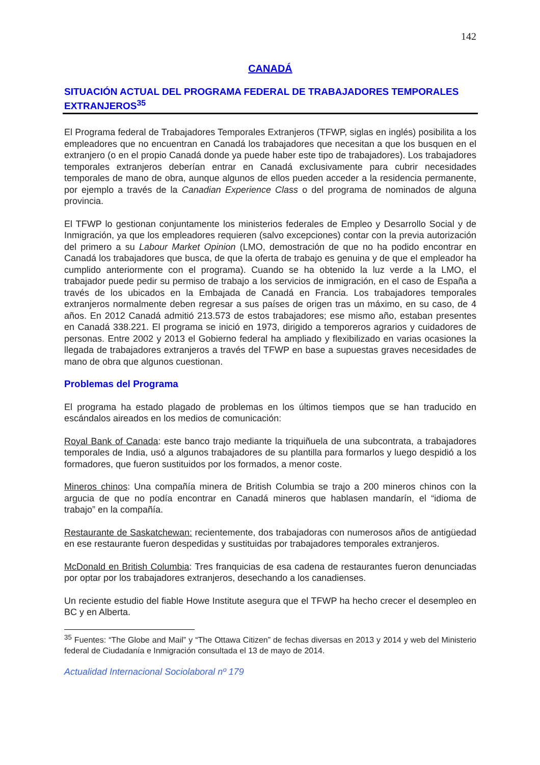142
CANADÁ
SITUACIÓN ACTUAL DEL PROGRAMA FEDERAL DE TRABAJADORES TEMPORALES EXTRANJEROS<sup>35</sup>
El Programa federal de Trabajadores Temporales Extranjeros (TFWP, siglas en inglés) posibilita a los empleadores que no encuentran en Canadá los trabajadores que necesitan a que los busquen en el extranjero (o en el propio Canadá donde ya puede haber este tipo de trabajadores). Los trabajadores temporales extranjeros deberían entrar en Canadá exclusivamente para cubrir necesidades temporales de mano de obra, aunque algunos de ellos pueden acceder a la residencia permanente, por ejemplo a través de la Canadian Experience Class o del programa de nominados de alguna provincia.
El TFWP lo gestionan conjuntamente los ministerios federales de Empleo y Desarrollo Social y de Inmigración, ya que los empleadores requieren (salvo excepciones) contar con la previa autorización del primero a su Labour Market Opinion (LMO, demostración de que no ha podido encontrar en Canadá los trabajadores que busca, de que la oferta de trabajo es genuina y de que el empleador ha cumplido anteriormente con el programa). Cuando se ha obtenido la luz verde a la LMO, el trabajador puede pedir su permiso de trabajo a los servicios de inmigración, en el caso de España a través de los ubicados en la Embajada de Canadá en Francia. Los trabajadores temporales extranjeros normalmente deben regresar a sus países de origen tras un máximo, en su caso, de 4 años. En 2012 Canadá admitió 213.573 de estos trabajadores; ese mismo año, estaban presentes en Canadá 338.221. El programa se inició en 1973, dirigido a temporeros agrarios y cuidadores de personas. Entre 2002 y 2013 el Gobierno federal ha ampliado y flexibilizado en varias ocasiones la llegada de trabajadores extranjeros a través del TFWP en base a supuestas graves necesidades de mano de obra que algunos cuestionan.
Problemas del Programa
El programa ha estado plagado de problemas en los últimos tiempos que se han traducido en escándalos aireados en los medios de comunicación:
Royal Bank of Canada: este banco trajo mediante la triquiñuela de una subcontrata, a trabajadores temporales de India, usó a algunos trabajadores de su plantilla para formarlos y luego despidió a los formadores, que fueron sustituidos por los formados, a menor coste.
Mineros chinos: Una compañía minera de British Columbia se trajo a 200 mineros chinos con la argucia de que no podía encontrar en Canadá mineros que hablasen mandarín, el “idioma de trabajo” en la compañía.
Restaurante de Saskatchewan: recientemente, dos trabajadoras con numerosos años de antigüedad en ese restaurante fueron despedidas y sustituidas por trabajadores temporales extranjeros.
McDonald en British Columbia: Tres franquicias de esa cadena de restaurantes fueron denunciadas por optar por los trabajadores extranjeros, desechando a los canadienses.
Un reciente estudio del fiable Howe Institute asegura que el TFWP ha hecho crecer el desempleo en BC y en Alberta.
<sup>35</sup> Fuentes: “The Globe and Mail” y “The Ottawa Citizen” de fechas diversas en 2013 y 2014 y web del Ministerio federal de Ciudadanía e Inmigración consultada el 13 de mayo de 2014.
Actualidad Internacional Sociolaboral nº 179